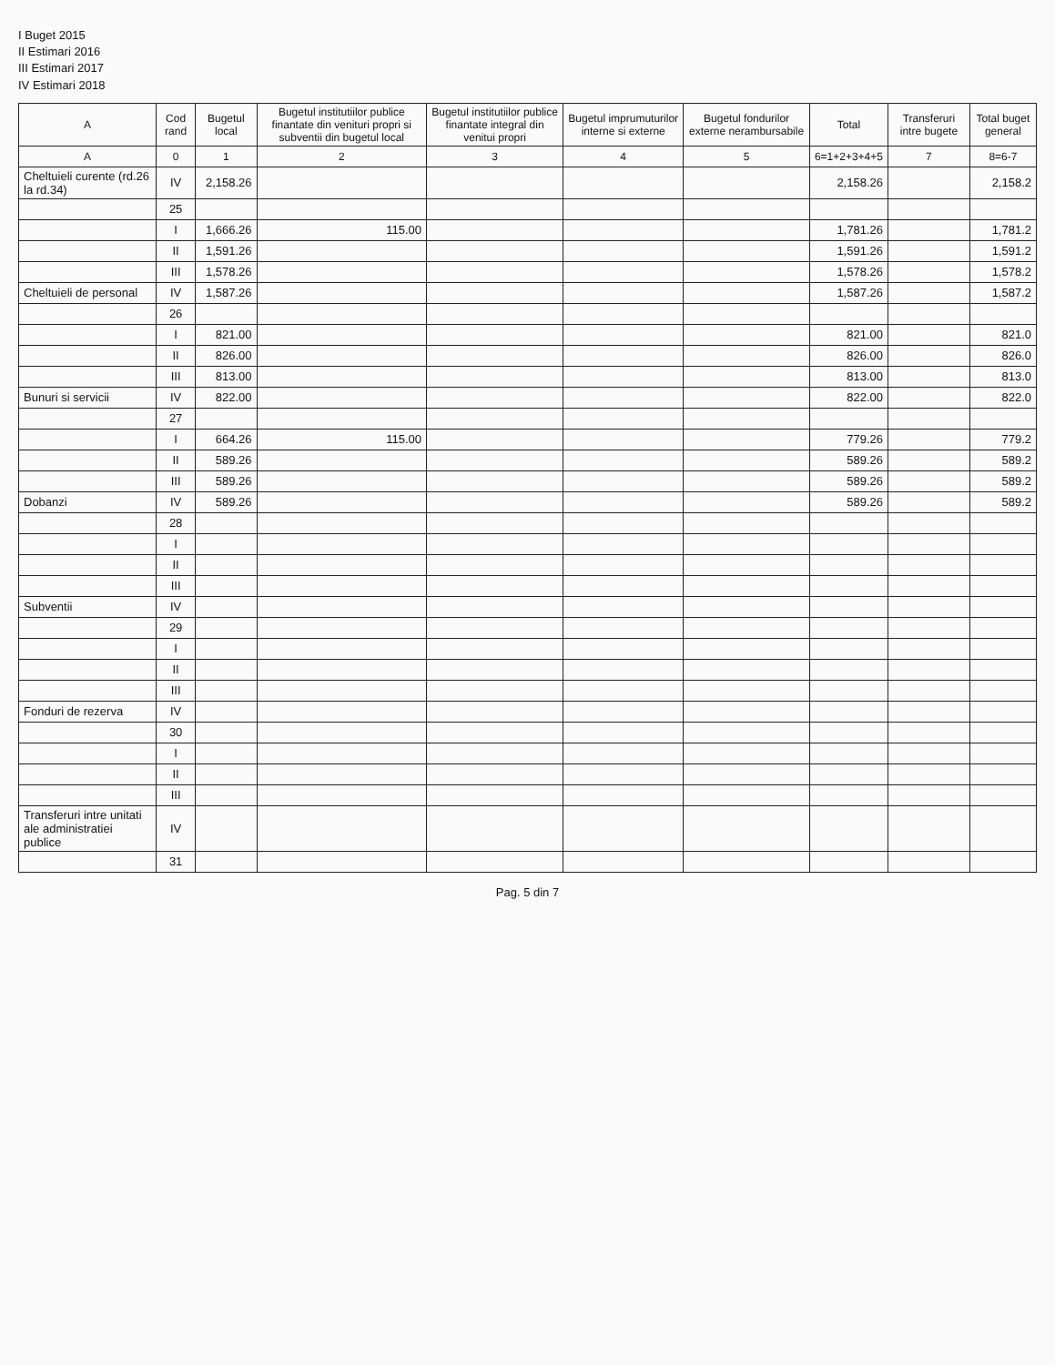I Buget 2015
II Estimari 2016
III Estimari 2017
IV Estimari 2018
| A | Cod rand | Bugetul local | Bugetul institutiilor publice finantate din venituri propri si subventii din bugetul local | Bugetul institutiilor publice finantate integral din venitui propri | Bugetul imprumuturilor interne si externe | Bugetul fondurilor externe nerambursabile | Total | Transferuri intre bugete | Total buget general |
| --- | --- | --- | --- | --- | --- | --- | --- | --- | --- |
| A | 0 | 1 | 2 | 3 | 4 | 5 | 6=1+2+3+4+5 | 7 | 8=6-7 |
| Cheltuieli curente (rd.26 la rd.34) | IV | 2,158.26 | | | | | 2,158.26 | | 2,158.2 |
| | 25 | | | | | | | | |
| | I | 1,666.26 | 115.00 | | | | 1,781.26 | | 1,781.2 |
| | II | 1,591.26 | | | | | 1,591.26 | | 1,591.2 |
| | III | 1,578.26 | | | | | 1,578.26 | | 1,578.2 |
| Cheltuieli de personal | IV | 1,587.26 | | | | | 1,587.26 | | 1,587.2 |
| | 26 | | | | | | | | |
| | I | 821.00 | | | | | 821.00 | | 821.0 |
| | II | 826.00 | | | | | 826.00 | | 826.0 |
| | III | 813.00 | | | | | 813.00 | | 813.0 |
| Bunuri si servicii | IV | 822.00 | | | | | 822.00 | | 822.0 |
| | 27 | | | | | | | | |
| | I | 664.26 | 115.00 | | | | 779.26 | | 779.2 |
| | II | 589.26 | | | | | 589.26 | | 589.2 |
| | III | 589.26 | | | | | 589.26 | | 589.2 |
| Dobanzi | IV | 589.26 | | | | | 589.26 | | 589.2 |
| | 28 | | | | | | | | |
| | I | | | | | | | | |
| | II | | | | | | | | |
| | III | | | | | | | | |
| Subventii | IV | | | | | | | | |
| | 29 | | | | | | | | |
| | I | | | | | | | | |
| | II | | | | | | | | |
| | III | | | | | | | | |
| Fonduri de rezerva | IV | | | | | | | | |
| | 30 | | | | | | | | |
| | I | | | | | | | | |
| | II | | | | | | | | |
| | III | | | | | | | | |
| Transferuri intre unitati ale administratiei publice | IV | | | | | | | | |
| | 31 | | | | | | | | |
Pag. 5 din 7